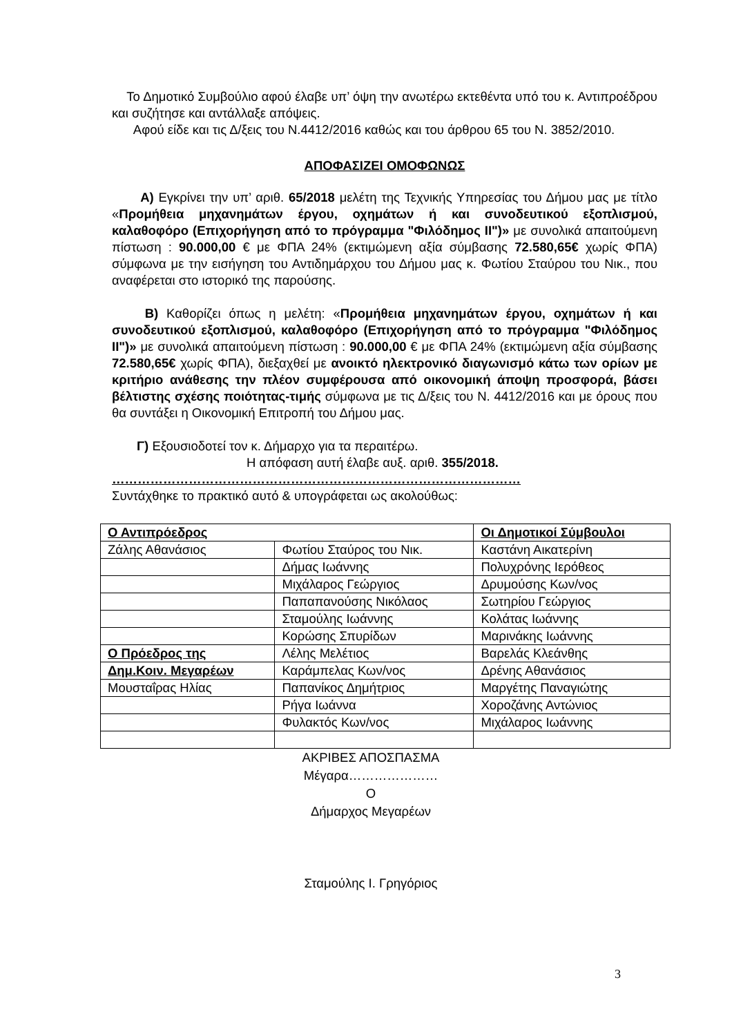Το Δημοτικό Συμβούλιο αφού έλαβε υπ’ όψη την ανωτέρω εκτεθέντα υπό του κ. Αντιπροέδρου και συζήτησε και αντάλλαξε απόψεις.
Αφού είδε και τις Δ/ξεις του Ν.4412/2016 καθώς και του άρθρου 65 του Ν. 3852/2010.
ΑΠΟΦΑΣΙΖΕΙ ΟΜΟΦΩΝΩΣ
Α) Εγκρίνει την υπ’ αριθ. 65/2018 μελέτη της Τεχνικής Υπηρεσίας του Δήμου μας με τίτλο «Προμήθεια μηχανημάτων έργου, οχημάτων ή και συνοδευτικού εξοπλισμού, καλαθοφόρο (Επιχορήγηση από το πρόγραμμα "Φιλόδημος ΙΙ")» με συνολικά απαιτούμενη πίστωση : 90.000,00 € με ΦΠΑ 24% (εκτιμώμενη αξία σύμβασης 72.580,65€ χωρίς ΦΠΑ) σύμφωνα με την εισήγηση του Αντιδημάρχου του Δήμου μας κ. Φωτίου Σταύρου του Νικ., που αναφέρεται στο ιστορικό της παρούσης.
Β) Καθορίζει όπως η μελέτη: «Προμήθεια μηχανημάτων έργου, οχημάτων ή και συνοδευτικού εξοπλισμού, καλαθοφόρο (Επιχορήγηση από το πρόγραμμα "Φιλόδημος ΙΙ")» με συνολικά απαιτούμενη πίστωση : 90.000,00 € με ΦΠΑ 24% (εκτιμώμενη αξία σύμβασης 72.580,65€ χωρίς ΦΠΑ), διεξαχθεί με ανοικτό ηλεκτρονικό διαγωνισμό κάτω των ορίων με κριτήριο ανάθεσης την πλέον συμφέρουσα από οικονομική άποψη προσφορά, βάσει βέλτιστης σχέσης ποιότητας-τιμής σύμφωνα με τις Δ/ξεις του Ν. 4412/2016 και με όρους που θα συντάξει η Οικονομική Επιτροπή του Δήμου μας.
Γ) Εξουσιοδοτεί τον κ. Δήμαρχο για τα περαιτέρω.
Η απόφαση αυτή έλαβε αυξ. αριθ. 355/2018.
……………………………………………………………………………………
Συντάχθηκε το πρακτικό αυτό & υπογράφεται ως ακολούθως:
| Ο Αντιπρόεδρος | | Οι Δημοτικοί Σύμβουλοι |
| Ζάλης Αθανάσιος | Φωτίου Σταύρος του Νικ. | Καστάνη Αικατερίνη |
| | Δήμας Ιωάννης | Πολυχρόνης Ιερόθεος |
| | Μιχάλαρος Γεώργιος | Δρυμούσης Κων/νος |
| | Παπαπανούσης Νικόλαος | Σωτηρίου Γεώργιος |
| | Σταμούλης Ιωάννης | Κολάτας Ιωάννης |
| | Κορώσης Σπυρίδων | Μαρινάκης Ιωάννης |
| Ο Πρόεδρος της | Λέλης Μελέτιος | Βαρελάς Κλεάνθης |
| Δημ.Κοιν. Μεγαρέων | Καράμπελας Κων/νος | Δρένης Αθανάσιος |
| Μουσταΐρας Ηλίας | Παπανίκος Δημήτριος | Μαργέτης Παναγιώτης |
| | Ρήγα Ιωάννα | Χοροζάνης Αντώνιος |
| | Φυλακτός Κων/νος | Μιχάλαρος Ιωάννης |
ΑΚΡΙΒΕΣ ΑΠΟΣΠΑΣΜΑ
Μέγαρα…………………
Ο
Δήμαρχος Μεγαρέων
Σταμούλης Ι. Γρηγόριος
3